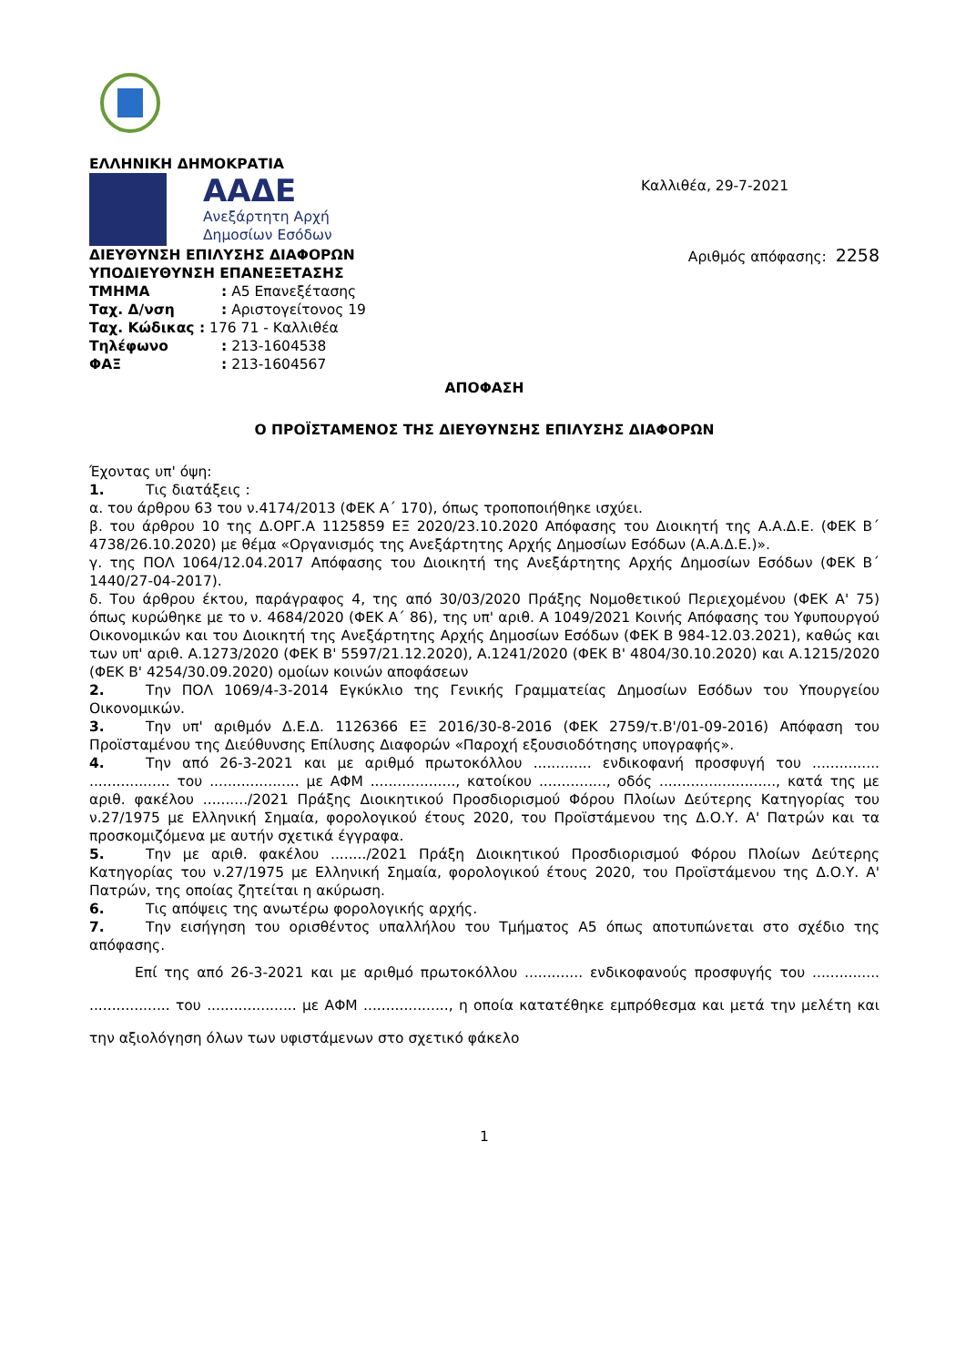ΕΛΛΗΝΙΚΗ ΔΗΜΟΚΡΑΤΙΑ
ΑΑΔΕ
Ανεξάρτητη Αρχή
Δημοσίων Εσόδων
Καλλιθέα, 29-7-2021
ΔΙΕΥΘΥΝΣΗ ΕΠΙΛΥΣΗΣ ΔΙΑΦΟΡΩΝ
ΥΠΟΔΙΕΥΘΥΝΣΗ ΕΠΑΝΕΞΕΤΑΣΗΣ
Αριθμός απόφασης: 2258
ΤΜΗΜΑ: Α5 Επανεξέτασης
Ταχ. Δ/νση: Αριστογείτονος 19
Ταχ. Κώδικας : 176 71 - Καλλιθέα
Τηλέφωνο: 213-1604538
ΦΑΞ: 213-1604567
ΑΠΟΦΑΣΗ
Ο ΠΡΟΪΣΤΑΜΕΝΟΣ ΤΗΣ ΔΙΕΥΘΥΝΣΗΣ ΕΠΙΛΥΣΗΣ ΔΙΑΦΟΡΩΝ
Έχοντας υπ' όψη:
1. Τις διατάξεις :
α. του άρθρου 63 του ν.4174/2013 (ΦΕΚ Α΄ 170), όπως τροποποιήθηκε ισχύει.
β. του άρθρου 10 της Δ.ΟΡΓ.Α 1125859 ΕΞ 2020/23.10.2020 Απόφασης του Διοικητή της Α.Α.Δ.Ε. (ΦΕΚ Β΄ 4738/26.10.2020) με θέμα «Οργανισμός της Ανεξάρτητης Αρχής Δημοσίων Εσόδων (Α.Α.Δ.Ε.)».
γ. της ΠΟΛ 1064/12.04.2017 Απόφασης του Διοικητή της Ανεξάρτητης Αρχής Δημοσίων Εσόδων (ΦΕΚ Β΄ 1440/27-04-2017).
δ. Του άρθρου έκτου, παράγραφος 4, της από 30/03/2020 Πράξης Νομοθετικού Περιεχομένου (ΦΕΚ Α' 75) όπως κυρώθηκε με το ν. 4684/2020 (ΦΕΚ Α΄ 86), της υπ' αριθ. Α 1049/2021 Κοινής Απόφασης του Υφυπουργού Οικονομικών και του Διοικητή της Ανεξάρτητης Αρχής Δημοσίων Εσόδων (ΦΕΚ Β 984-12.03.2021), καθώς και των υπ' αριθ. Α.1273/2020 (ΦΕΚ Β' 5597/21.12.2020), Α.1241/2020 (ΦΕΚ Β' 4804/30.10.2020) και Α.1215/2020 (ΦΕΚ Β' 4254/30.09.2020) ομοίων κοινών αποφάσεων
2. Την ΠΟΛ 1069/4-3-2014 Εγκύκλιο της Γενικής Γραμματείας Δημοσίων Εσόδων του Υπουργείου Οικονομικών.
3. Την υπ' αριθμόν Δ.Ε.Δ. 1126366 ΕΞ 2016/30-8-2016 (ΦΕΚ 2759/τ.Β'/01-09-2016) Απόφαση του Προϊσταμένου της Διεύθυνσης Επίλυσης Διαφορών «Παροχή εξουσιοδότησης υπογραφής».
4. Την από 26-3-2021 και με αριθμό πρωτοκόλλου ............. ενδικοφανή προσφυγή του ............... .................. του .................... με ΑΦΜ ..................., κατοίκου ..............., οδός .........................., κατά της με αριθ. φακέλου ........../2021 Πράξης Διοικητικού Προσδιορισμού Φόρου Πλοίων Δεύτερης Κατηγορίας του ν.27/1975 με Ελληνική Σημαία, φορολογικού έτους 2020, του Προϊστάμενου της Δ.Ο.Υ. Α' Πατρών και τα προσκομιζόμενα με αυτήν σχετικά έγγραφα.
5. Την με αριθ. φακέλου ......../2021 Πράξη Διοικητικού Προσδιορισμού Φόρου Πλοίων Δεύτερης Κατηγορίας του ν.27/1975 με Ελληνική Σημαία, φορολογικού έτους 2020, του Προϊστάμενου της Δ.Ο.Υ. Α' Πατρών, της οποίας ζητείται η ακύρωση.
6. Τις απόψεις της ανωτέρω φορολογικής αρχής.
7. Την εισήγηση του ορισθέντος υπαλλήλου του Τμήματος Α5 όπως αποτυπώνεται στο σχέδιο της απόφασης.
Επί της από 26-3-2021 και με αριθμό πρωτοκόλλου ............. ενδικοφανούς προσφυγής του ............... .................. του .................... με ΑΦΜ ..................., η οποία κατατέθηκε εμπρόθεσμα και μετά την μελέτη και την αξιολόγηση όλων των υφιστάμενων στο σχετικό φάκελο
1